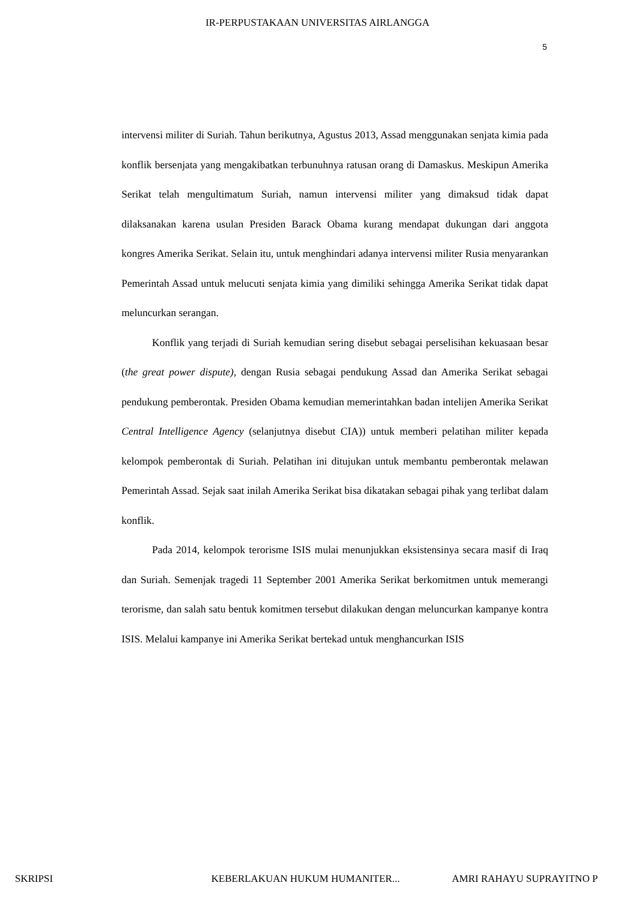IR-PERPUSTAKAAN UNIVERSITAS AIRLANGGA
5
intervensi militer di Suriah. Tahun berikutnya, Agustus 2013, Assad menggunakan senjata kimia pada konflik bersenjata yang mengakibatkan terbunuhnya ratusan orang di Damaskus. Meskipun Amerika Serikat telah mengultimatum Suriah, namun intervensi militer yang dimaksud tidak dapat dilaksanakan karena usulan Presiden Barack Obama kurang mendapat dukungan dari anggota kongres Amerika Serikat. Selain itu, untuk menghindari adanya intervensi militer Rusia menyarankan Pemerintah Assad untuk melucuti senjata kimia yang dimiliki sehingga Amerika Serikat tidak dapat meluncurkan serangan.
Konflik yang terjadi di Suriah kemudian sering disebut sebagai perselisihan kekuasaan besar (the great power dispute), dengan Rusia sebagai pendukung Assad dan Amerika Serikat sebagai pendukung pemberontak. Presiden Obama kemudian memerintahkan badan intelijen Amerika Serikat Central Intelligence Agency (selanjutnya disebut CIA)) untuk memberi pelatihan militer kepada kelompok pemberontak di Suriah. Pelatihan ini ditujukan untuk membantu pemberontak melawan Pemerintah Assad. Sejak saat inilah Amerika Serikat bisa dikatakan sebagai pihak yang terlibat dalam konflik.
Pada 2014, kelompok terorisme ISIS mulai menunjukkan eksistensinya secara masif di Iraq dan Suriah. Semenjak tragedi 11 September 2001 Amerika Serikat berkomitmen untuk memerangi terorisme, dan salah satu bentuk komitmen tersebut dilakukan dengan meluncurkan kampanye kontra ISIS. Melalui kampanye ini Amerika Serikat bertekad untuk menghancurkan ISIS
SKRIPSI KEBERLAKUAN HUKUM HUMANITER... AMRI RAHAYU SUPRAYITNO P